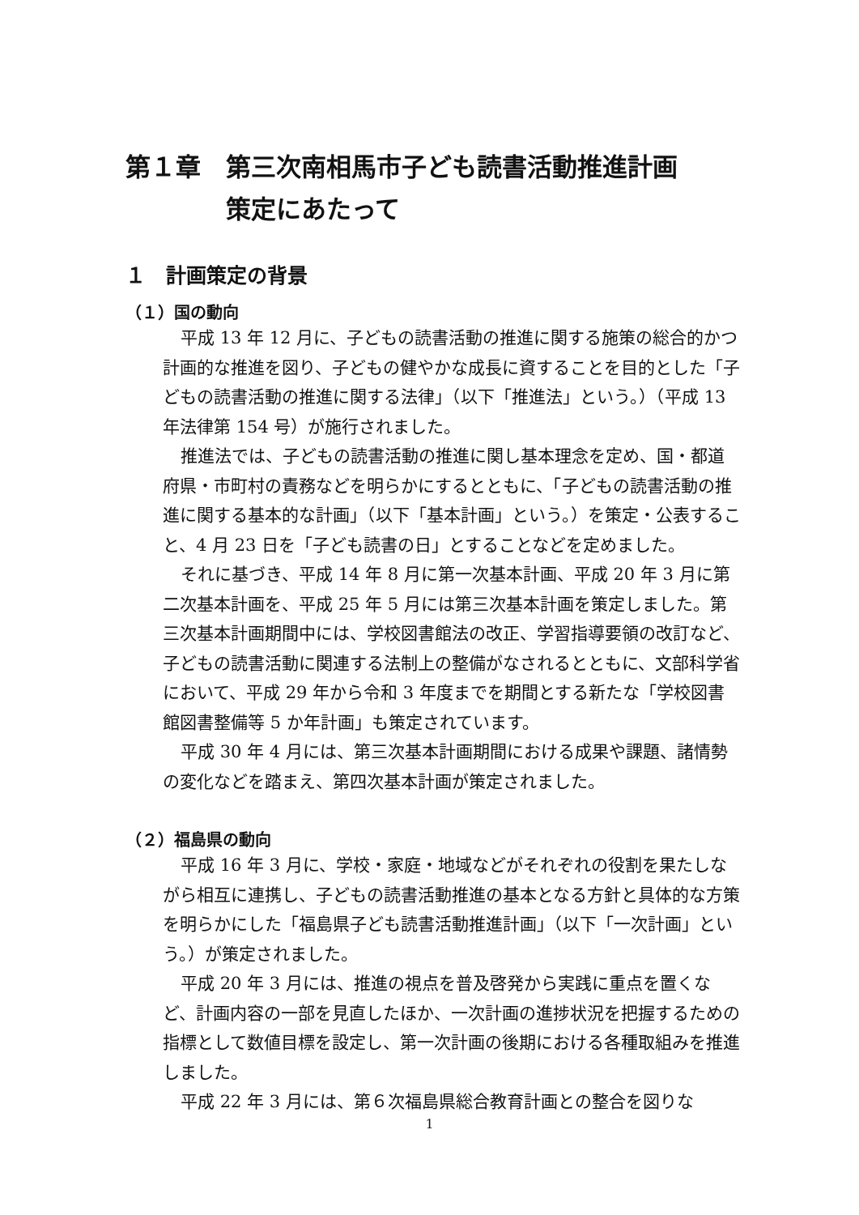第１章　第三次南相馬市子ども読書活動推進計画
　　　　策定にあたって
１　計画策定の背景
（１）国の動向
平成 13 年 12 月に、子どもの読書活動の推進に関する施策の総合的かつ計画的な推進を図り、子どもの健やかな成長に資することを目的とした「子どもの読書活動の推進に関する法律」（以下「推進法」という。）（平成 13 年法律第 154 号）が施行されました。
推進法では、子どもの読書活動の推進に関し基本理念を定め、国・都道府県・市町村の責務などを明らかにするとともに、「子どもの読書活動の推進に関する基本的な計画」（以下「基本計画」という。）を策定・公表すること、4 月 23 日を「子ども読書の日」とすることなどを定めました。
それに基づき、平成 14 年 8 月に第一次基本計画、平成 20 年 3 月に第二次基本計画を、平成 25 年 5 月には第三次基本計画を策定しました。第三次基本計画期間中には、学校図書館法の改正、学習指導要領の改訂など、子どもの読書活動に関連する法制上の整備がなされるとともに、文部科学省において、平成 29 年から令和 3 年度までを期間とする新たな「学校図書館図書整備等 5 か年計画」も策定されています。
平成 30 年 4 月には、第三次基本計画期間における成果や課題、諸情勢の変化などを踏まえ、第四次基本計画が策定されました。
（２）福島県の動向
平成 16 年 3 月に、学校・家庭・地域などがそれぞれの役割を果たしながら相互に連携し、子どもの読書活動推進の基本となる方針と具体的な方策を明らかにした「福島県子ども読書活動推進計画」（以下「一次計画」という。）が策定されました。
平成 20 年 3 月には、推進の視点を普及啓発から実践に重点を置くなど、計画内容の一部を見直したほか、一次計画の進捗状況を把握するための指標として数値目標を設定し、第一次計画の後期における各種取組みを推進しました。
平成 22 年 3 月には、第６次福島県総合教育計画との整合を図りな
1